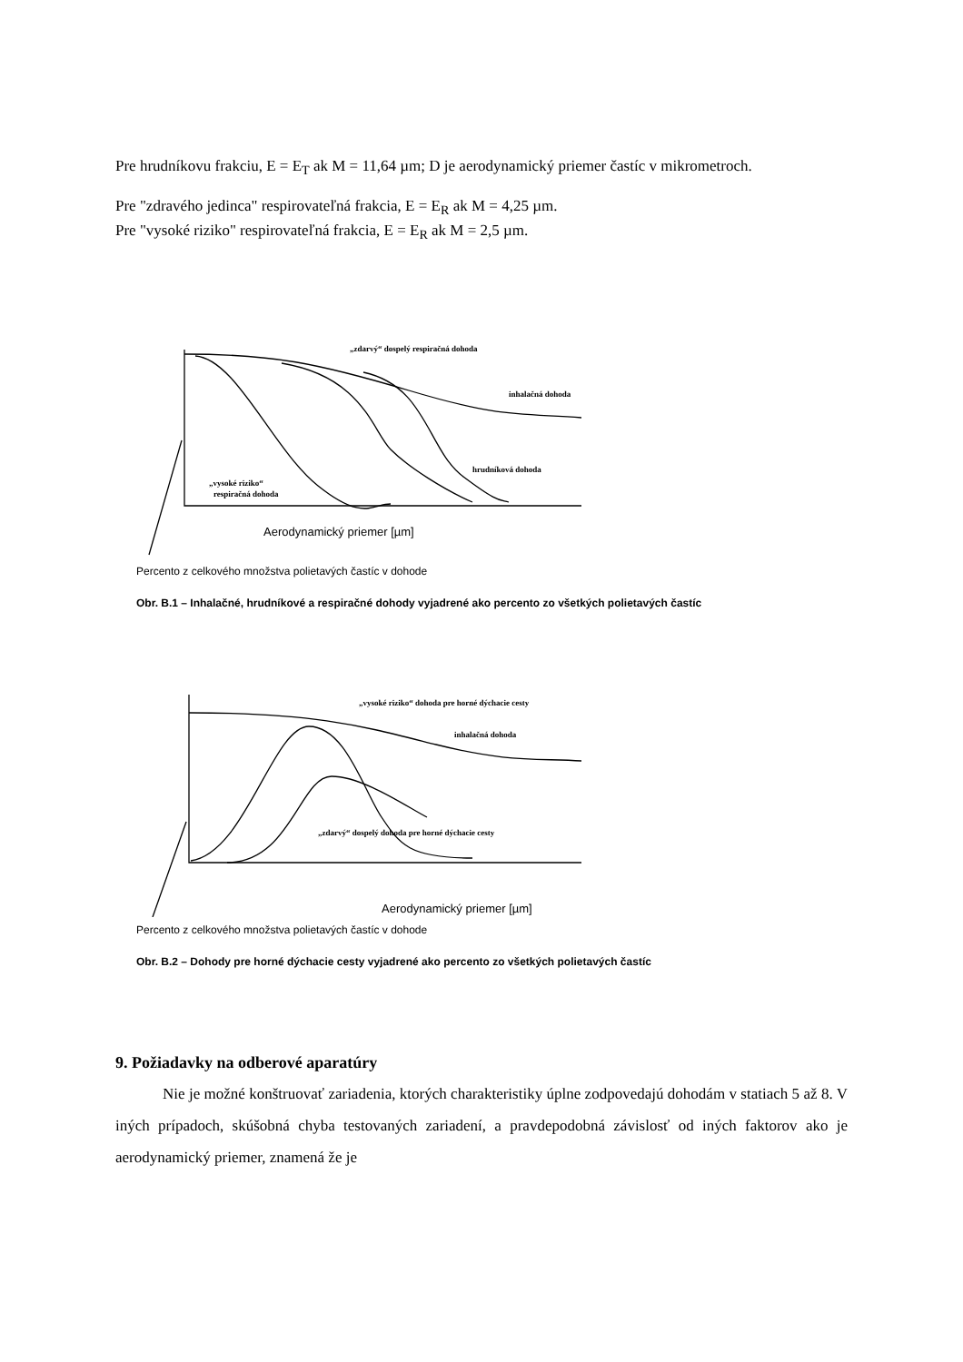Pre hrudníkovu frakciu, E = E<sub>T</sub> ak M = 11,64 µm; D je aerodynamický priemer častíc v mikrometroch.
Pre "zdravého jedinca" respirovateľná frakcia, E = E<sub>R</sub> ak M = 4,25 µm.
Pre "vysoké riziko" respirovateľná frakcia, E = E<sub>R</sub> ak M = 2,5 µm.
„zdarvý“ dospelý respiračná dohoda
inhalačná dohoda
hrudníková dohoda
„vysoké riziko“
respiračná dohoda
Aerodynamický priemer [µm]
Percento z celkového množstva polietavých častíc v dohode
Obr. B.1 – Inhalačné, hrudníkové a respiračné dohody vyjadrené ako percento zo všetkých polietavých častíc
„vysoké riziko“ dohoda pre horné dýchacie cesty
inhalačná dohoda
„zdarvý“ dospelý dohoda pre horné dýchacie cesty
Aerodynamický priemer [µm]
Percento z celkového množstva polietavých častíc v dohode
Obr. B.2 – Dohody pre horné dýchacie cesty vyjadrené ako percento zo všetkých polietavých častíc
9. Požiadavky na odberové aparatúry
Nie je možné konštruovať zariadenia, ktorých charakteristiky úplne zodpovedajú dohodám v statiach 5 až 8. V iných prípadoch, skúšobná chyba testovaných zariadení, a pravdepodobná závislosť od iných faktorov ako je aerodynamický priemer, znamená že je